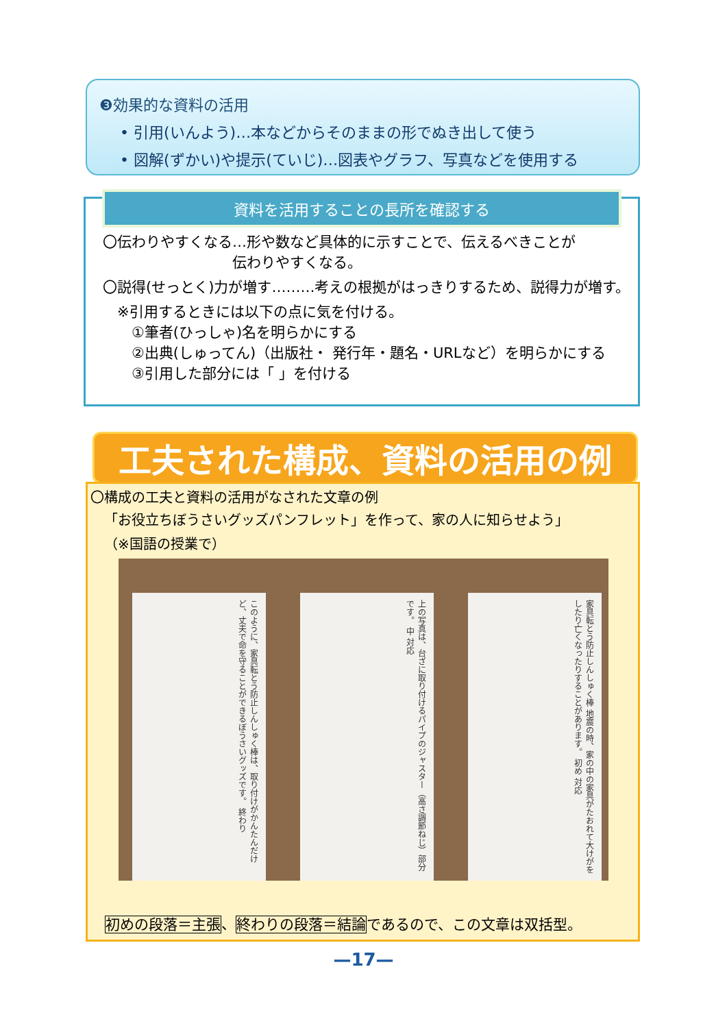❸効果的な資料の活用
• 引用(いんよう)…本などからそのままの形でぬき出して使う
• 図解(ずかい)や提示(ていじ)…図表やグラフ、写真などを使用する
資料を活用することの長所を確認する
〇伝わりやすくなる…形や数など具体的に示すことで、伝えるべきことが
         伝わりやすくなる。
〇説得(せっとく)力が増す………考えの根拠がはっきりするため、説得力が増す。
 ※引用するときには以下の点に気を付ける。
  ①筆者(ひっしゃ)名を明らかにする
  ②出典(しゅってん)（出版社・ 発行年・題名・URLなど）を明らかにする
  ③引用した部分には「 」を付ける
工夫された構成、資料の活用の例
〇構成の工夫と資料の活用がなされた文章の例
 「お役立ちぼうさいグッズパンフレット」を作って、家の人に知らせよう」
 （※国語の授業で）
このように、家具転とう防止しんしゅく棒は、取り付けがかんたんだけど、丈夫で命を守ることができるぼうさいグッズです。 終わり
上の写真は、台ざに取り付けるパイプのジャスター（高さ調節ねじ）部分です。 中 対応
家具転とう防止しんしゅく棒 地震の時、家の中の家具がたおれて大けがをしたり亡くなったりすることがあります。 初め 対応
 初めの段落＝主張、終わりの段落＝結論であるので、この文章は双括型。
—17—